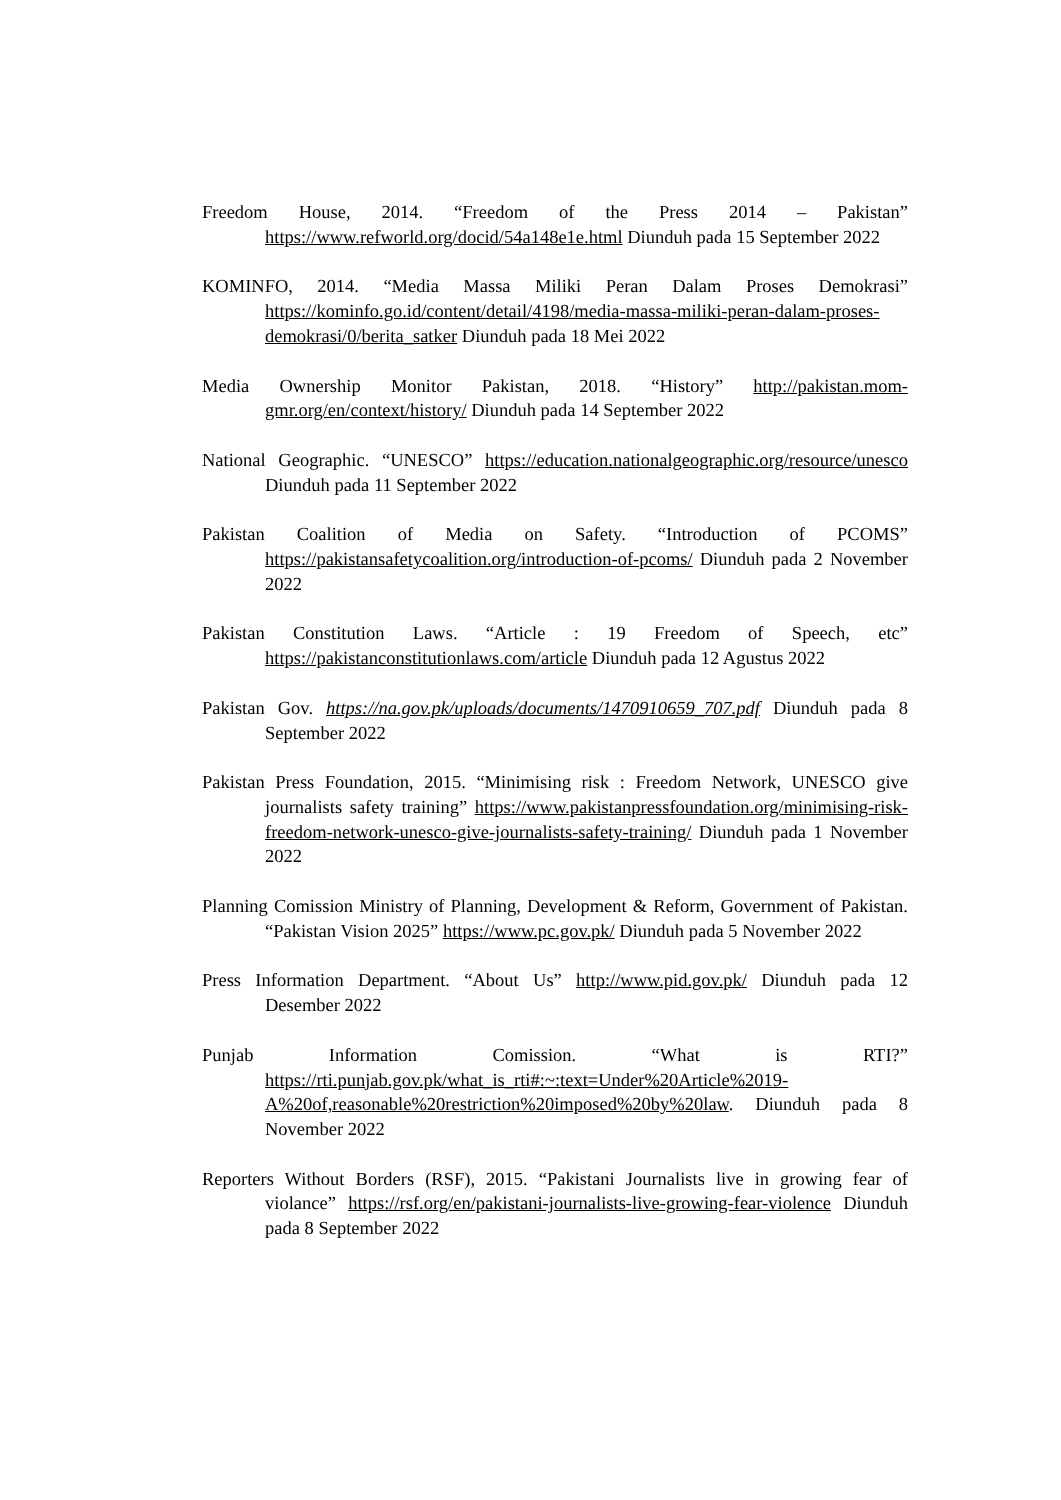Freedom House, 2014. “Freedom of the Press 2014 – Pakistan” https://www.refworld.org/docid/54a148e1e.html Diunduh pada 15 September 2022
KOMINFO, 2014. “Media Massa Miliki Peran Dalam Proses Demokrasi” https://kominfo.go.id/content/detail/4198/media-massa-miliki-peran-dalam-proses-demokrasi/0/berita_satker Diunduh pada 18 Mei 2022
Media Ownership Monitor Pakistan, 2018. “History” http://pakistan.mom-gmr.org/en/context/history/ Diunduh pada 14 September 2022
National Geographic. “UNESCO” https://education.nationalgeographic.org/resource/unesco Diunduh pada 11 September 2022
Pakistan Coalition of Media on Safety. “Introduction of PCOMS” https://pakistansafetycoalition.org/introduction-of-pcoms/ Diunduh pada 2 November 2022
Pakistan Constitution Laws. “Article : 19 Freedom of Speech, etc” https://pakistanconstitutionlaws.com/article Diunduh pada 12 Agustus 2022
Pakistan Gov. https://na.gov.pk/uploads/documents/1470910659_707.pdf Diunduh pada 8 September 2022
Pakistan Press Foundation, 2015. “Minimising risk : Freedom Network, UNESCO give journalists safety training” https://www.pakistanpressfoundation.org/minimising-risk-freedom-network-unesco-give-journalists-safety-training/ Diunduh pada 1 November 2022
Planning Comission Ministry of Planning, Development & Reform, Government of Pakistan. “Pakistan Vision 2025” https://www.pc.gov.pk/ Diunduh pada 5 November 2022
Press Information Department. “About Us” http://www.pid.gov.pk/ Diunduh pada 12 Desember 2022
Punjab Information Comission. “What is RTI?” https://rti.punjab.gov.pk/what_is_rti#:~:text=Under%20Article%2019-A%20of,reasonable%20restriction%20imposed%20by%20law. Diunduh pada 8 November 2022
Reporters Without Borders (RSF), 2015. “Pakistani Journalists live in growing fear of violance” https://rsf.org/en/pakistani-journalists-live-growing-fear-violence Diunduh pada 8 September 2022